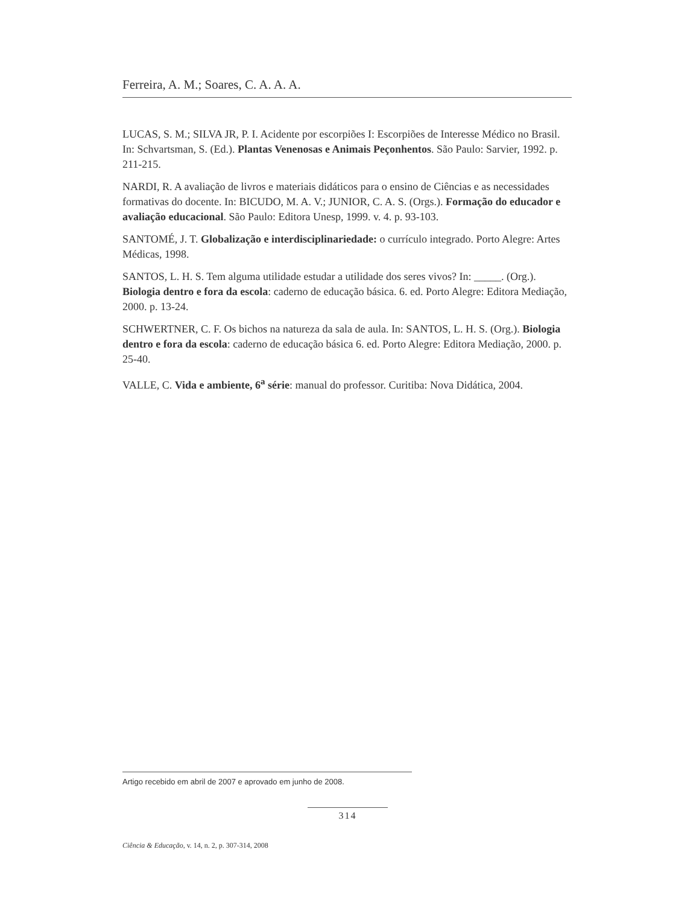Ferreira, A. M.; Soares, C. A. A. A.
LUCAS, S. M.; SILVA JR, P. I. Acidente por escorpiões I: Escorpiões de Interesse Médico no Brasil. In: Schvartsman, S. (Ed.). Plantas Venenosas e Animais Peçonhentos. São Paulo: Sarvier, 1992. p. 211-215.
NARDI, R. A avaliação de livros e materiais didáticos para o ensino de Ciências e as necessidades formativas do docente. In: BICUDO, M. A. V.; JUNIOR, C. A. S. (Orgs.). Formação do educador e avaliação educacional. São Paulo: Editora Unesp, 1999. v. 4. p. 93-103.
SANTOMÉ, J. T. Globalização e interdisciplinariedade: o currículo integrado. Porto Alegre: Artes Médicas, 1998.
SANTOS, L. H. S. Tem alguma utilidade estudar a utilidade dos seres vivos? In: _____. (Org.). Biologia dentro e fora da escola: caderno de educação básica. 6. ed. Porto Alegre: Editora Mediação, 2000. p. 13-24.
SCHWERTNER, C. F. Os bichos na natureza da sala de aula. In: SANTOS, L. H. S. (Org.). Biologia dentro e fora da escola: caderno de educação básica 6. ed. Porto Alegre: Editora Mediação, 2000. p. 25-40.
VALLE, C. Vida e ambiente, 6<sup>a</sup> série: manual do professor. Curitiba: Nova Didática, 2004.
Artigo recebido em abril de 2007 e aprovado em junho de 2008.
314
Ciência & Educação, v. 14, n. 2, p. 307-314, 2008